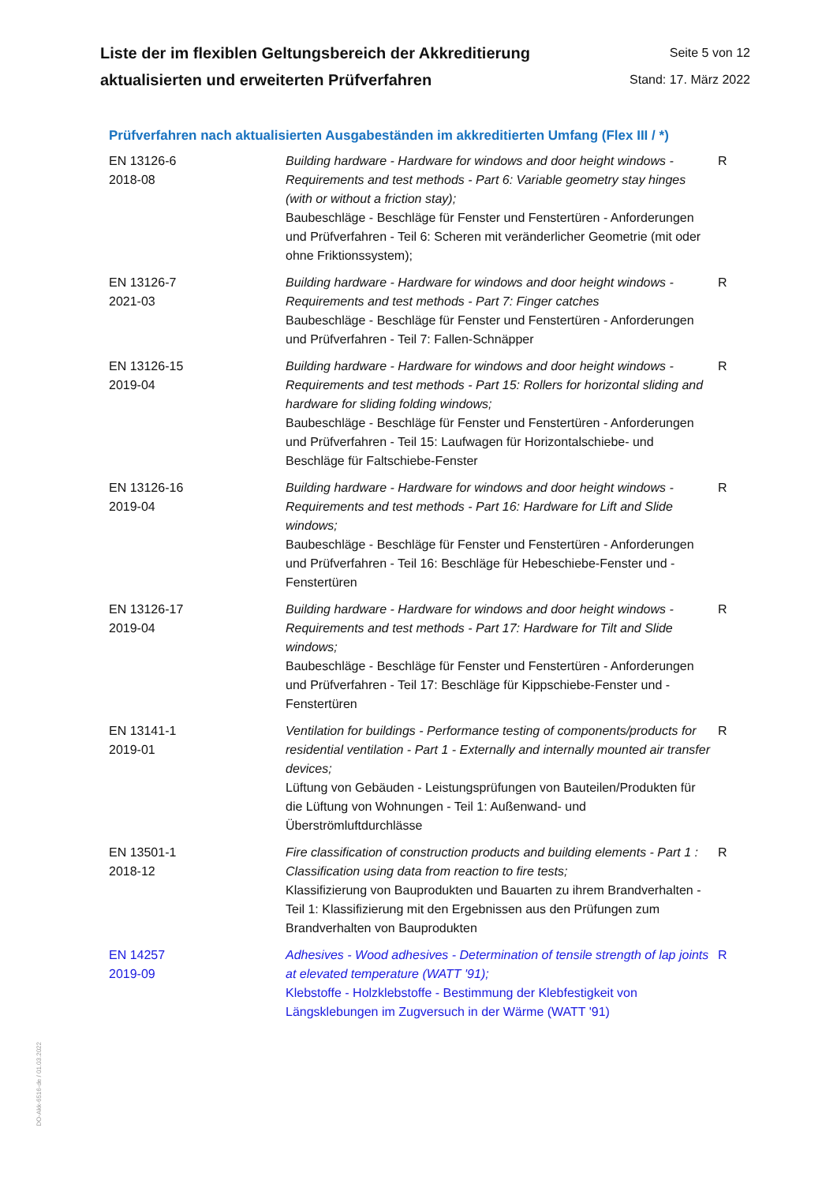Liste der im flexiblen Geltungsbereich der Akkreditierung
aktualisierten und erweiterten Prüfverfahren
Seite 5 von 12
Stand: 17. März 2022
Prüfverfahren nach aktualisierten Ausgabeständen im akkreditierten Umfang (Flex III / *)
| EN 13126-6 2018-08 | Building hardware - Hardware for windows and door height windows - Requirements and test methods - Part 6: Variable geometry stay hinges (with or without a friction stay); Baubeschläge - Beschläge für Fenster und Fenstertüren - Anforderungen und Prüfverfahren - Teil 6: Scheren mit veränderlicher Geometrie (mit oder ohne Friktionssystem); | R |
| EN 13126-7 2021-03 | Building hardware - Hardware for windows and door height windows - Requirements and test methods - Part 7: Finger catches Baubeschläge - Beschläge für Fenster und Fenstertüren - Anforderungen und Prüfverfahren - Teil 7: Fallen-Schnäpper | R |
| EN 13126-15 2019-04 | Building hardware - Hardware for windows and door height windows - Requirements and test methods - Part 15: Rollers for horizontal sliding and hardware for sliding folding windows; Baubeschläge - Beschläge für Fenster und Fenstertüren - Anforderungen und Prüfverfahren - Teil 15: Laufwagen für Horizontalschiebe- und Beschläge für Faltschiebe-Fenster | R |
| EN 13126-16 2019-04 | Building hardware - Hardware for windows and door height windows - Requirements and test methods - Part 16: Hardware for Lift and Slide windows; Baubeschläge - Beschläge für Fenster und Fenstertüren - Anforderungen und Prüfverfahren - Teil 16: Beschläge für Hebeschiebe-Fenster und -Fenstertüren | R |
| EN 13126-17 2019-04 | Building hardware - Hardware for windows and door height windows - Requirements and test methods - Part 17: Hardware for Tilt and Slide windows; Baubeschläge - Beschläge für Fenster und Fenstertüren - Anforderungen und Prüfverfahren - Teil 17: Beschläge für Kippschiebe-Fenster und -Fenstertüren | R |
| EN 13141-1 2019-01 | Ventilation for buildings - Performance testing of components/products for residential ventilation - Part 1 - Externally and internally mounted air transfer devices; Lüftung von Gebäuden - Leistungsprüfungen von Bauteilen/Produkten für die Lüftung von Wohnungen - Teil 1: Außenwand- und Überströmluftdurchlässe | R |
| EN 13501-1 2018-12 | Fire classification of construction products and building elements - Part 1 : Classification using data from reaction to fire tests; Klassifizierung von Bauprodukten und Bauarten zu ihrem Brandverhalten - Teil 1: Klassifizierung mit den Ergebnissen aus den Prüfungen zum Brandverhalten von Bauprodukten | R |
| EN 14257 2019-09 | Adhesives - Wood adhesives - Determination of tensile strength of lap joints at elevated temperature (WATT '91); Klebstoffe - Holzklebstoffe - Bestimmung der Klebfestigkeit von Längsklebungen im Zugversuch in der Wärme (WATT '91) | R |
DO-Akk-6516-de / 01.03.2022